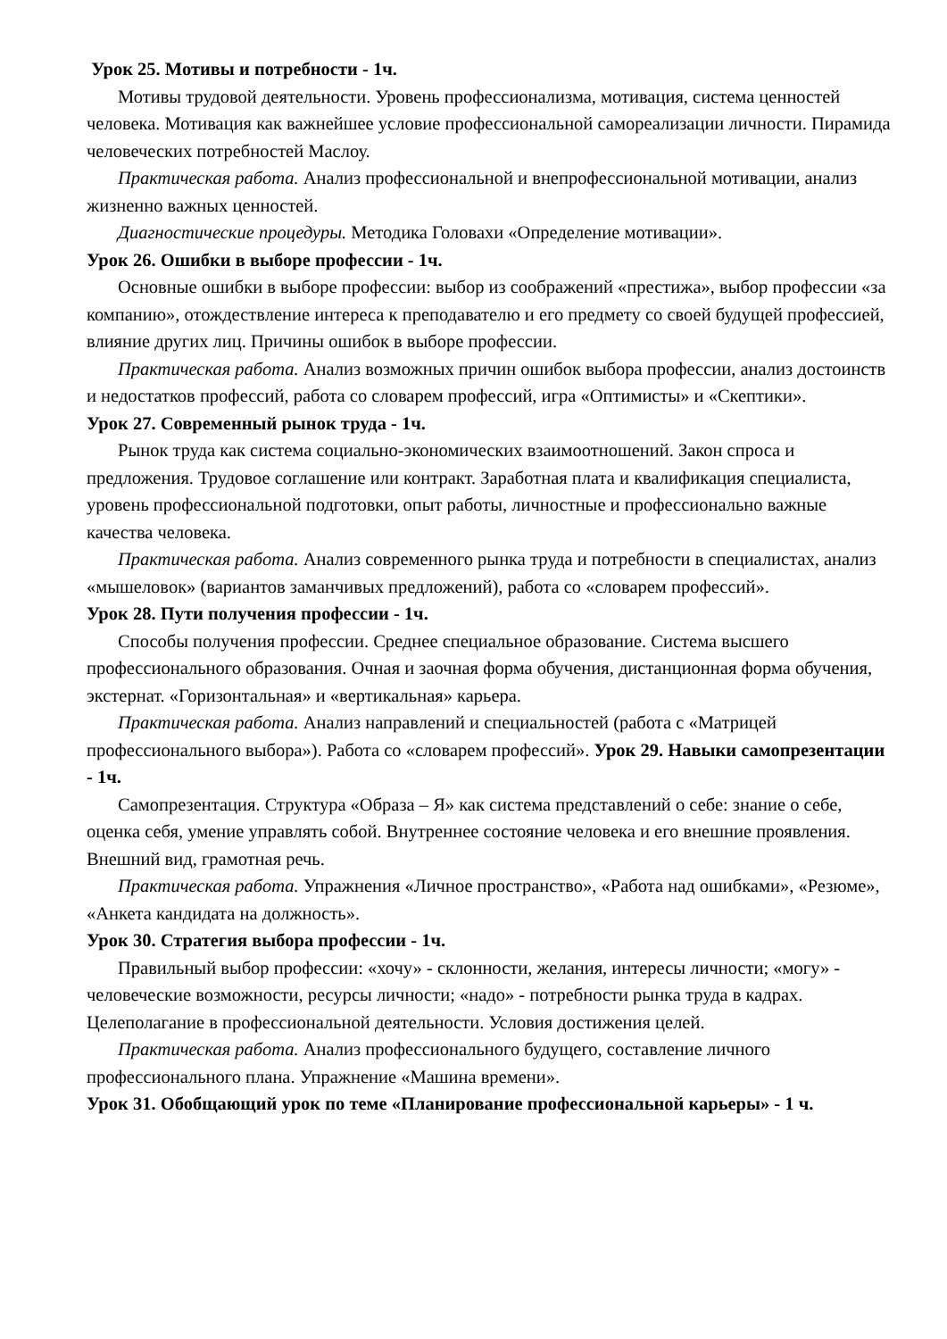Урок 25. Мотивы и потребности - 1ч.
Мотивы трудовой деятельности. Уровень профессионализма, мотивация, система ценностей человека. Мотивация как важнейшее условие профессиональной самореализации личности. Пирамида человеческих потребностей Маслоу.
Практическая работа. Анализ профессиональной и внепрофессиональной мотивации, анализ жизненно важных ценностей.
Диагностические процедуры. Методика Головахи «Определение мотивации».
Урок 26. Ошибки в выборе профессии - 1ч.
Основные ошибки в выборе профессии: выбор из соображений «престижа», выбор профессии «за компанию», отождествление интереса к преподавателю и его предмету со своей будущей профессией, влияние других лиц. Причины ошибок в выборе профессии.
Практическая работа. Анализ возможных причин ошибок выбора профессии, анализ достоинств и недостатков профессий, работа со словарем профессий, игра «Оптимисты» и «Скептики».
Урок 27. Современный рынок труда - 1ч.
Рынок труда как система социально-экономических взаимоотношений. Закон спроса и предложения. Трудовое соглашение или контракт. Заработная плата и квалификация специалиста, уровень профессиональной подготовки, опыт работы, личностные и профессионально важные качества человека.
Практическая работа. Анализ современного рынка труда и потребности в специалистах, анализ «мышеловок» (вариантов заманчивых предложений), работа со «словарем профессий».
Урок 28. Пути получения профессии - 1ч.
Способы получения профессии. Среднее специальное образование. Система высшего профессионального образования. Очная и заочная форма обучения, дистанционная форма обучения, экстернат. «Горизонтальная» и «вертикальная» карьера.
Практическая работа. Анализ направлений и специальностей (работа с «Матрицей профессионального выбора»). Работа со «словарем профессий». Урок 29. Навыки самопрезентации - 1ч.
Самопрезентация. Структура «Образа – Я» как система представлений о себе: знание о себе, оценка себя, умение управлять собой. Внутреннее состояние человека и его внешние проявления. Внешний вид, грамотная речь.
Практическая работа. Упражнения «Личное пространство», «Работа над ошибками», «Резюме», «Анкета кандидата на должность».
Урок 30. Стратегия выбора профессии - 1ч.
Правильный выбор профессии: «хочу» - склонности, желания, интересы личности; «могу» - человеческие возможности, ресурсы личности; «надо» - потребности рынка труда в кадрах. Целеполагание в профессиональной деятельности. Условия достижения целей.
Практическая работа. Анализ профессионального будущего, составление личного профессионального плана. Упражнение «Машина времени».
Урок 31. Обобщающий урок по теме «Планирование профессиональной карьеры» - 1 ч.